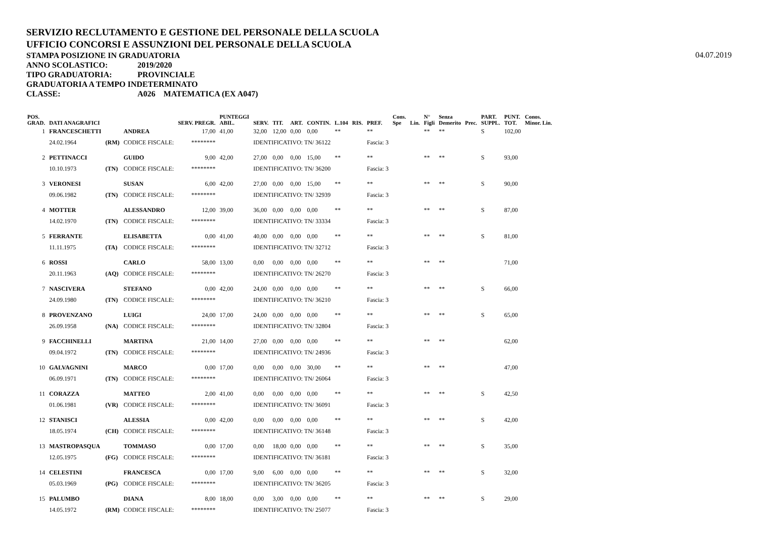SERVIZIO RECLUTAMENTO E GESTIONE DEL PERSONALE DELLA SCUOLA
UFFICIO CONCORSI E ASSUNZIONI DEL PERSONALE DELLA SCUOLA
STAMPA POSIZIONE IN GRADUATORIA
04.07.2019
ANNO SCOLASTICO: 2019/2020
TIPO GRADUATORIA: PROVINCIALE
GRADUATORIA A TEMPO INDETERMINATO
CLASSE: A026 MATEMATICA (EX A047)
| POS. GRAD. | DATI ANAGRAFICI | | | SERV. PREGR. | PUNTEGGI ABIL. | SERV. | TIT. | ART. | CONTIN. | L.104 | RIS. | PREF. | Cons. Spe | Lin. | N° Figli | Senza Demerito | Prec. | PART. SUPPL. | PUNT. TOT. | Conos. Minor. Lin. |
| --- | --- | --- | --- | --- | --- | --- | --- | --- | --- | --- | --- | --- | --- | --- | --- | --- | --- | --- | --- | --- |
| 1 | FRANCESCHETTI | | ANDREA | 17,00 | 41,00 | 32,00 | 12,00 | 0,00 | 0,00 | ** | | ** | | | ** | ** | | S | 102,00 | |
| | 24.02.1964 | (RM) | CODICE FISCALE: | ******** | | IDENTIFICATIVO: TN/ 36122 | | | | | | Fascia: 3 | | | | | | | | |
| 2 | PETTINACCI | | GUIDO | 9,00 | 42,00 | 27,00 | 0,00 | 0,00 | 15,00 | ** | | ** | | | ** | ** | | S | 93,00 | |
| | 10.10.1973 | (TN) | CODICE FISCALE: | ******** | | IDENTIFICATIVO: TN/ 36200 | | | | | | Fascia: 3 | | | | | | | | |
| 3 | VERONESI | | SUSAN | 6,00 | 42,00 | 27,00 | 0,00 | 0,00 | 15,00 | ** | | ** | | | ** | ** | | S | 90,00 | |
| | 09.06.1982 | (TN) | CODICE FISCALE: | ******** | | IDENTIFICATIVO: TN/ 32939 | | | | | | Fascia: 3 | | | | | | | | |
| 4 | MOTTER | | ALESSANDRO | 12,00 | 39,00 | 36,00 | 0,00 | 0,00 | 0,00 | ** | | ** | | | ** | ** | | S | 87,00 | |
| | 14.02.1970 | (TN) | CODICE FISCALE: | ******** | | IDENTIFICATIVO: TN/ 33334 | | | | | | Fascia: 3 | | | | | | | | |
| 5 | FERRANTE | | ELISABETTA | 0,00 | 41,00 | 40,00 | 0,00 | 0,00 | 0,00 | ** | | ** | | | ** | ** | | S | 81,00 | |
| | 11.11.1975 | (TA) | CODICE FISCALE: | ******** | | IDENTIFICATIVO: TN/ 32712 | | | | | | Fascia: 3 | | | | | | | | |
| 6 | ROSSI | | CARLO | 58,00 | 13,00 | 0,00 | 0,00 | 0,00 | 0,00 | ** | | ** | | | ** | ** | | | 71,00 | |
| | 20.11.1963 | (AQ) | CODICE FISCALE: | ******** | | IDENTIFICATIVO: TN/ 26270 | | | | | | Fascia: 3 | | | | | | | | |
| 7 | NASCIVERA | | STEFANO | 0,00 | 42,00 | 24,00 | 0,00 | 0,00 | 0,00 | ** | | ** | | | ** | ** | | S | 66,00 | |
| | 24.09.1980 | (TN) | CODICE FISCALE: | ******** | | IDENTIFICATIVO: TN/ 36210 | | | | | | Fascia: 3 | | | | | | | | |
| 8 | PROVENZANO | | LUIGI | 24,00 | 17,00 | 24,00 | 0,00 | 0,00 | 0,00 | ** | | ** | | | ** | ** | | S | 65,00 | |
| | 26.09.1958 | (NA) | CODICE FISCALE: | ******** | | IDENTIFICATIVO: TN/ 32804 | | | | | | Fascia: 3 | | | | | | | | |
| 9 | FACCHINELLI | | MARTINA | 21,00 | 14,00 | 27,00 | 0,00 | 0,00 | 0,00 | ** | | ** | | | ** | ** | | | 62,00 | |
| | 09.04.1972 | (TN) | CODICE FISCALE: | ******** | | IDENTIFICATIVO: TN/ 24936 | | | | | | Fascia: 3 | | | | | | | | |
| 10 | GALVAGNINI | | MARCO | 0,00 | 17,00 | 0,00 | 0,00 | 0,00 | 30,00 | ** | | ** | | | ** | ** | | | 47,00 | |
| | 06.09.1971 | (TN) | CODICE FISCALE: | ******** | | IDENTIFICATIVO: TN/ 26064 | | | | | | Fascia: 3 | | | | | | | | |
| 11 | CORAZZA | | MATTEO | 2,00 | 41,00 | 0,00 | 0,00 | 0,00 | 0,00 | ** | | ** | | | ** | ** | | S | 42,50 | |
| | 01.06.1981 | (VR) | CODICE FISCALE: | ******** | | IDENTIFICATIVO: TN/ 36091 | | | | | | Fascia: 3 | | | | | | | | |
| 12 | STANISCI | | ALESSIA | 0,00 | 42,00 | 0,00 | 0,00 | 0,00 | 0,00 | ** | | ** | | | ** | ** | | S | 42,00 | |
| | 18.05.1974 | (CH) | CODICE FISCALE: | ******** | | IDENTIFICATIVO: TN/ 36148 | | | | | | Fascia: 3 | | | | | | | | |
| 13 | MASTROPASQUA | | TOMMASO | 0,00 | 17,00 | 0,00 | 18,00 | 0,00 | 0,00 | ** | | ** | | | ** | ** | | S | 35,00 | |
| | 12.05.1975 | (FG) | CODICE FISCALE: | ******** | | IDENTIFICATIVO: TN/ 36181 | | | | | | Fascia: 3 | | | | | | | | |
| 14 | CELESTINI | | FRANCESCA | 0,00 | 17,00 | 9,00 | 6,00 | 0,00 | 0,00 | ** | | ** | | | ** | ** | | S | 32,00 | |
| | 05.03.1969 | (PG) | CODICE FISCALE: | ******** | | IDENTIFICATIVO: TN/ 36205 | | | | | | Fascia: 3 | | | | | | | | |
| 15 | PALUMBO | | DIANA | 8,00 | 18,00 | 0,00 | 3,00 | 0,00 | 0,00 | ** | | ** | | | ** | ** | | S | 29,00 | |
| | 14.05.1972 | (RM) | CODICE FISCALE: | ******** | | IDENTIFICATIVO: TN/ 25077 | | | | | | Fascia: 3 | | | | | | | | |